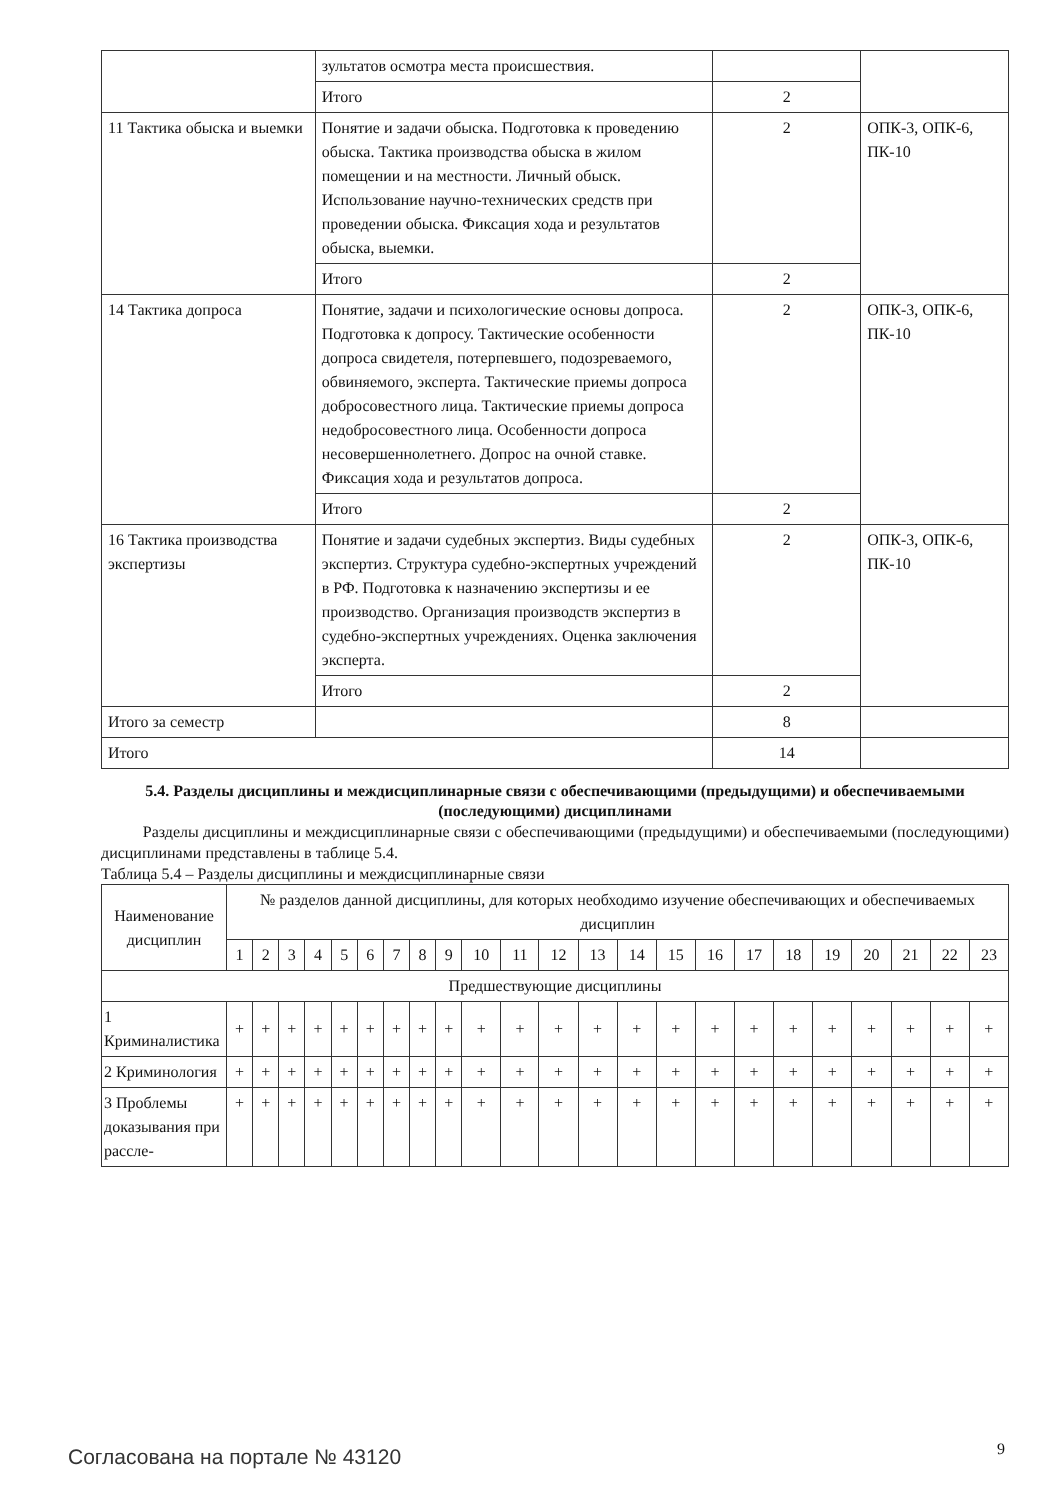| | зультатов осмотра места происшествия. | | |
| | Итого | 2 | |
| 11 Тактика обыска и выемки | Понятие и задачи обыска. Подготовка к проведению обыска. Тактика производства обыска в жилом помещении и на местности. Личный обыск. Использование научно-технических средств при проведении обыска. Фиксация хода и результатов обыска, выемки. | 2 | ОПК-3, ОПК-6, ПК-10 |
| | Итого | 2 | |
| 14 Тактика допроса | Понятие, задачи и психологические основы допроса. Подготовка к допросу. Тактические особенности допроса свидетеля, потерпевшего, подозреваемого, обвиняемого, эксперта. Тактические приемы допроса добросовестного лица. Тактические приемы допроса недобросовестного лица. Особенности допроса несовершеннолетнего. Допрос на очной ставке. Фиксация хода и результатов допроса. | 2 | ОПК-3, ОПК-6, ПК-10 |
| | Итого | 2 | |
| 16 Тактика производства экспертизы | Понятие и задачи судебных экспертиз. Виды судебных экспертиз. Структура судебно-экспертных учреждений в РФ. Подготовка к назначению экспертизы и ее производство. Организация производств экспертиз в судебно-экспертных учреждениях. Оценка заключения эксперта. | 2 | ОПК-3, ОПК-6, ПК-10 |
| | Итого | 2 | |
| Итого за семестр | | 8 | |
| Итого | | 14 | |
5.4. Разделы дисциплины и междисциплинарные связи с обеспечивающими (предыдущими) и обеспечиваемыми (последующими) дисциплинами
Разделы дисциплины и междисциплинарные связи с обеспечивающими (предыдущими) и обеспечиваемыми (последующими) дисциплинами представлены в таблице 5.4.
Таблица 5.4 – Разделы дисциплины и междисциплинарные связи
| Наименование дисциплин | № разделов данной дисциплины, для которых необходимо изучение обеспечивающих и обеспечиваемых дисциплин | | | | | | | | | | | | | | | | | | | | | | |
| --- | --- | --- | --- | --- | --- | --- | --- | --- | --- | --- | --- | --- | --- | --- | --- | --- | --- | --- | --- | --- | --- | --- | --- |
| | 1 | 2 | 3 | 4 | 5 | 6 | 7 | 8 | 9 | 10 | 11 | 12 | 13 | 14 | 15 | 16 | 17 | 18 | 19 | 20 | 21 | 22 | 23 |
| Предшествующие дисциплины | | | | | | | | | | | | | | | | | | | | | | | |
| 1 Криминалистика | + | + | + | + | + | + | + | + | + | + | + | + | + | + | + | + | + | + | + | + | + | + | + |
| 2 Криминология | + | + | + | + | + | + | + | + | + | + | + | + | + | + | + | + | + | + | + | + | + | + | + |
| 3 Проблемы доказывания при рассле- | + | + | + | + | + | + | + | + | + | + | + | + | + | + | + | + | + | + | + | + | + | + | + |
Согласована на портале № 43120 9